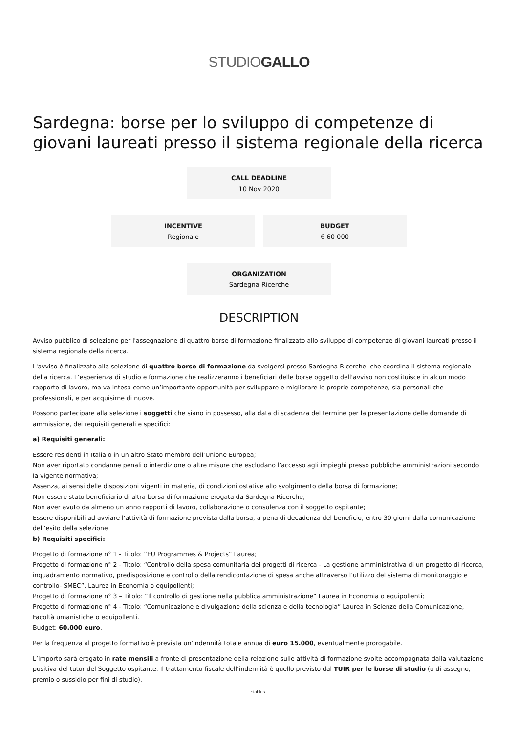STUDIOGALLO
Sardegna: borse per lo sviluppo di competenze di giovani laureati presso il sistema regionale della ricerca
CALL DEADLINE
10 Nov 2020
INCENTIVE
Regionale
BUDGET
€ 60 000
ORGANIZATION
Sardegna Ricerche
DESCRIPTION
Avviso pubblico di selezione per l'assegnazione di quattro borse di formazione finalizzato allo sviluppo di competenze di giovani laureati presso il sistema regionale della ricerca.
L'avviso è finalizzato alla selezione di quattro borse di formazione da svolgersi presso Sardegna Ricerche, che coordina il sistema regionale della ricerca. L’esperienza di studio e formazione che realizzeranno i beneficiari delle borse oggetto dell'avviso non costituisce in alcun modo rapporto di lavoro, ma va intesa come un’importante opportunità per sviluppare e migliorare le proprie competenze, sia personali che professionali, e per acquisirne di nuove.
Possono partecipare alla selezione i soggetti che siano in possesso, alla data di scadenza del termine per la presentazione delle domande di ammissione, dei requisiti generali e specifici:
a) Requisiti generali:
Essere residenti in Italia o in un altro Stato membro dell’Unione Europea;
Non aver riportato condanne penali o interdizione o altre misure che escludano l’accesso agli impieghi presso pubbliche amministrazioni secondo la vigente normativa;
Assenza, ai sensi delle disposizioni vigenti in materia, di condizioni ostative allo svolgimento della borsa di formazione;
Non essere stato beneficiario di altra borsa di formazione erogata da Sardegna Ricerche;
Non aver avuto da almeno un anno rapporti di lavoro, collaborazione o consulenza con il soggetto ospitante;
Essere disponibili ad avviare l’attività di formazione prevista dalla borsa, a pena di decadenza del beneficio, entro 30 giorni dalla comunicazione dell’esito della selezione
b) Requisiti specifici:
Progetto di formazione n° 1 - Titolo: “EU Programmes & Projects” Laurea;
Progetto di formazione n° 2 - Titolo: “Controllo della spesa comunitaria dei progetti di ricerca - La gestione amministrativa di un progetto di ricerca, inquadramento normativo, predisposizione e controllo della rendicontazione di spesa anche attraverso l’utilizzo del sistema di monitoraggio e controllo- SMEC”. Laurea in Economia o equipollenti;
Progetto di formazione n° 3 – Titolo: “Il controllo di gestione nella pubblica amministrazione” Laurea in Economia o equipollenti;
Progetto di formazione n° 4 - Titolo: “Comunicazione e divulgazione della scienza e della tecnologia” Laurea in Scienze della Comunicazione, Facoltà umanistiche o equipollenti.
Budget: 60.000 euro.
Per la frequenza al progetto formativo è prevista un’indennità totale annua di euro 15.000, eventualmente prorogabile.
L’importo sarà erogato in rate mensili a fronte di presentazione della relazione sulle attività di formazione svolte accompagnata dalla valutazione positiva del tutor del Soggetto ospitante. Il trattamento fiscale dell’indennità è quello previsto dal TUIR per le borse di studio (o di assegno, premio o sussidio per fini di studio).
~tables_